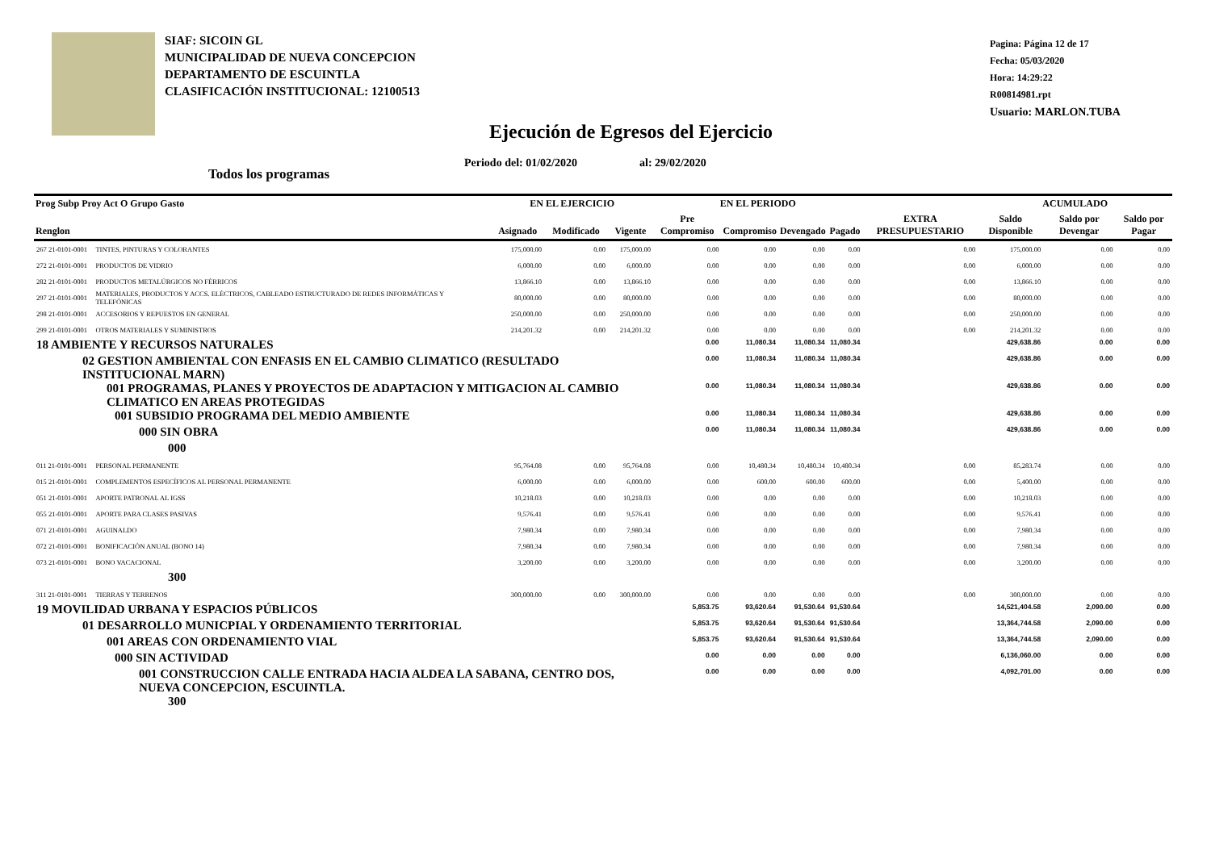SIAF: SICOIN GL
MUNICIPALIDAD DE NUEVA CONCEPCION
DEPARTAMENTO DE ESCUINTLA
CLASIFICACIÓN INSTITUCIONAL: 12100513
Pagina: Página 12 de 17
Fecha: 05/03/2020
Hora: 14:29:22
R00814981.rpt
Usuario: MARLON.TUBA
Ejecución de Egresos del Ejercicio
Periodo del: 01/02/2020 al: 29/02/2020
Todos los programas
| Prog Subp Proy Act O Grupo Gasto | | EN EL EJERCICIO | | | EN EL PERIODO | | | | EXTRA PRESUPUESTARIO | ACUMULADO | | |
| --- | --- | --- | --- | --- | --- | --- | --- | --- | --- | --- | --- | --- |
| Renglon | | Asignado | Modificado | Vigente | Pre Compromiso | Compromiso | Devengado | Pagado | | Saldo Disponible | Saldo por Devengar | Saldo por Pagar |
| 267 21-0101-0001 | TINTES, PINTURAS Y COLORANTES | 175,000.00 | 0.00 | 175,000.00 | 0.00 | 0.00 | 0.00 | 0.00 | 0.00 | 175,000.00 | 0.00 | 0.00 |
| 272 21-0101-0001 | PRODUCTOS DE VIDRIO | 6,000.00 | 0.00 | 6,000.00 | 0.00 | 0.00 | 0.00 | 0.00 | 0.00 | 6,000.00 | 0.00 | 0.00 |
| 282 21-0101-0001 | PRODUCTOS METALÚRGICOS NO FÉRRICOS | 13,866.10 | 0.00 | 13,866.10 | 0.00 | 0.00 | 0.00 | 0.00 | 0.00 | 13,866.10 | 0.00 | 0.00 |
| 297 21-0101-0001 | MATERIALES, PRODUCTOS Y ACCS. ELÉCTRICOS, CABLEADO ESTRUCTURADO DE REDES INFORMÁTICAS Y TELEFÓNICAS | 80,000.00 | 0.00 | 80,000.00 | 0.00 | 0.00 | 0.00 | 0.00 | 0.00 | 80,000.00 | 0.00 | 0.00 |
| 298 21-0101-0001 | ACCESORIOS Y REPUESTOS EN GENERAL | 250,000.00 | 0.00 | 250,000.00 | 0.00 | 0.00 | 0.00 | 0.00 | 0.00 | 250,000.00 | 0.00 | 0.00 |
| 299 21-0101-0001 | OTROS MATERIALES Y SUMINISTROS | 214,201.32 | 0.00 | 214,201.32 | 0.00 | 0.00 | 0.00 | 0.00 | 0.00 | 214,201.32 | 0.00 | 0.00 |
| 18 AMBIENTE Y RECURSOS NATURALES | | | | | 0.00 | 11,080.34 | 11,080.34 | 11,080.34 | | 429,638.86 | 0.00 | 0.00 |
| 02 GESTION AMBIENTAL CON ENFASIS EN EL CAMBIO CLIMATICO (RESULTADO INSTITUCIONAL MARN) | | | | | 0.00 | 11,080.34 | 11,080.34 | 11,080.34 | | 429,638.86 | 0.00 | 0.00 |
| 001 PROGRAMAS, PLANES Y PROYECTOS DE ADAPTACION Y MITIGACION AL CAMBIO CLIMATICO EN AREAS PROTEGIDAS | | | | | 0.00 | 11,080.34 | 11,080.34 | 11,080.34 | | 429,638.86 | 0.00 | 0.00 |
| 001 SUBSIDIO PROGRAMA DEL MEDIO AMBIENTE | | | | | 0.00 | 11,080.34 | 11,080.34 | 11,080.34 | | 429,638.86 | 0.00 | 0.00 |
| 000 SIN OBRA | | | | | 0.00 | 11,080.34 | 11,080.34 | 11,080.34 | | 429,638.86 | 0.00 | 0.00 |
| 000 | | | | | | | | | | | | |
| 011 21-0101-0001 | PERSONAL PERMANENTE | 95,764.08 | 0.00 | 95,764.08 | 0.00 | 10,480.34 | 10,480.34 | 10,480.34 | 0.00 | 85,283.74 | 0.00 | 0.00 |
| 015 21-0101-0001 | COMPLEMENTOS ESPECÍFICOS AL PERSONAL PERMANENTE | 6,000.00 | 0.00 | 6,000.00 | 0.00 | 600.00 | 600.00 | 600.00 | 0.00 | 5,400.00 | 0.00 | 0.00 |
| 051 21-0101-0001 | APORTE PATRONAL AL IGSS | 10,218.03 | 0.00 | 10,218.03 | 0.00 | 0.00 | 0.00 | 0.00 | 0.00 | 10,218.03 | 0.00 | 0.00 |
| 055 21-0101-0001 | APORTE PARA CLASES PASIVAS | 9,576.41 | 0.00 | 9,576.41 | 0.00 | 0.00 | 0.00 | 0.00 | 0.00 | 9,576.41 | 0.00 | 0.00 |
| 071 21-0101-0001 | AGUINALDO | 7,980.34 | 0.00 | 7,980.34 | 0.00 | 0.00 | 0.00 | 0.00 | 0.00 | 7,980.34 | 0.00 | 0.00 |
| 072 21-0101-0001 | BONIFICACIÓN ANUAL (BONO 14) | 7,980.34 | 0.00 | 7,980.34 | 0.00 | 0.00 | 0.00 | 0.00 | 0.00 | 7,980.34 | 0.00 | 0.00 |
| 073 21-0101-0001 | BONO VACACIONAL | 3,200.00 | 0.00 | 3,200.00 | 0.00 | 0.00 | 0.00 | 0.00 | 0.00 | 3,200.00 | 0.00 | 0.00 |
| 300 | | | | | | | | | | | | |
| 311 21-0101-0001 | TIERRAS Y TERRENOS | 300,000.00 | 0.00 | 300,000.00 | 0.00 | 0.00 | 0.00 | 0.00 | 0.00 | 300,000.00 | 0.00 | 0.00 |
| 19 MOVILIDAD URBANA Y ESPACIOS PÚBLICOS | | | | | 5,853.75 | 93,620.64 | 91,530.64 | 91,530.64 | | 14,521,404.58 | 2,090.00 | 0.00 |
| 01 DESARROLLO MUNICPIAL Y ORDENAMIENTO TERRITORIAL | | | | | 5,853.75 | 93,620.64 | 91,530.64 | 91,530.64 | | 13,364,744.58 | 2,090.00 | 0.00 |
| 001 AREAS CON ORDENAMIENTO VIAL | | | | | 5,853.75 | 93,620.64 | 91,530.64 | 91,530.64 | | 13,364,744.58 | 2,090.00 | 0.00 |
| 000 SIN ACTIVIDAD | | | | | 0.00 | 0.00 | 0.00 | 0.00 | | 6,136,060.00 | 0.00 | 0.00 |
| 001 CONSTRUCCION CALLE ENTRADA HACIA ALDEA LA SABANA, CENTRO DOS, NUEVA CONCEPCION, ESCUINTLA. | | | | | 0.00 | 0.00 | 0.00 | 0.00 | | 4,092,701.00 | 0.00 | 0.00 |
| 300 | | | | | | | | | | | | |